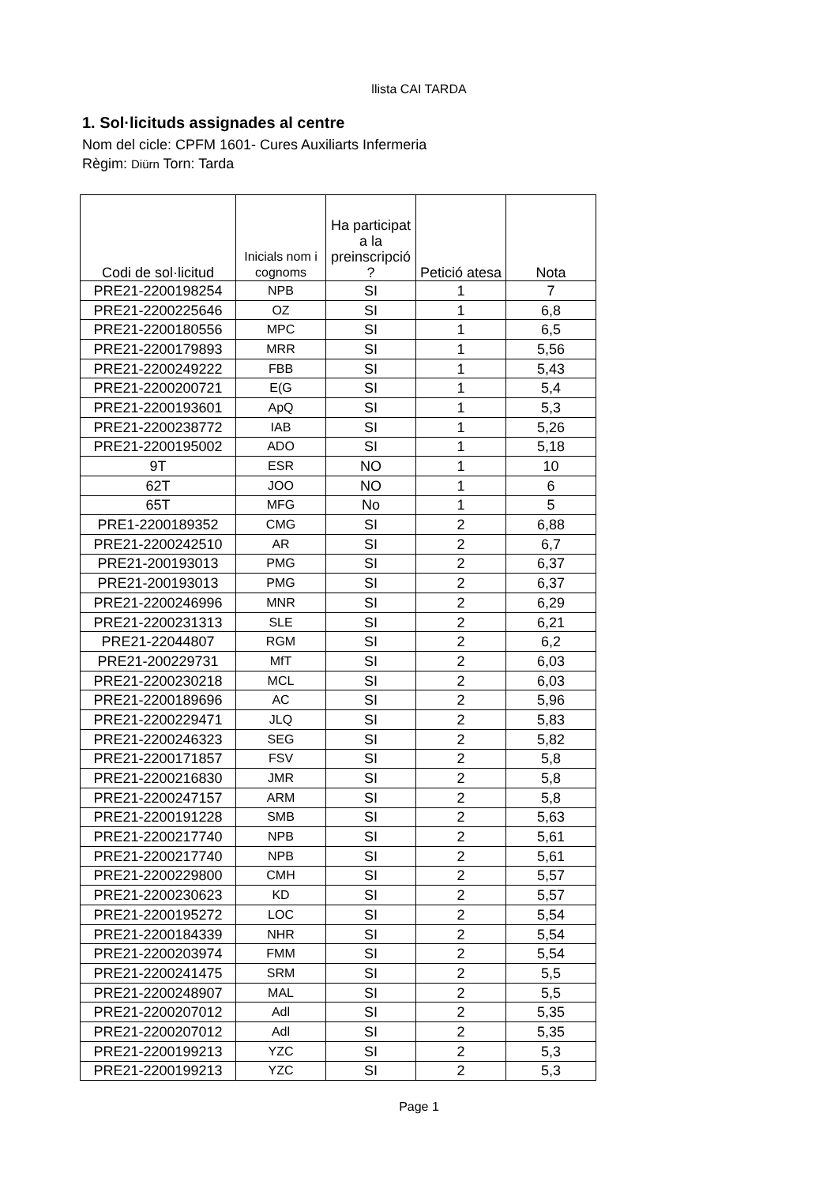llista CAI TARDA
1. Sol·licituds assignades al centre
Nom del cicle: CPFM 1601- Cures Auxiliarts Infermeria
Règim: Diürn Torn: Tarda
| Codi de sol·licitud | Inicials nom i cognoms | Ha participat a la preinscripció ? | Petició atesa | Nota |
| --- | --- | --- | --- | --- |
| PRE21-2200198254 | NPB | SI | 1 | 7 |
| PRE21-2200225646 | OZ | SI | 1 | 6,8 |
| PRE21-2200180556 | MPC | SI | 1 | 6,5 |
| PRE21-2200179893 | MRR | SI | 1 | 5,56 |
| PRE21-2200249222 | FBB | SI | 1 | 5,43 |
| PRE21-2200200721 | E(G | SI | 1 | 5,4 |
| PRE21-2200193601 | ApQ | SI | 1 | 5,3 |
| PRE21-2200238772 | IAB | SI | 1 | 5,26 |
| PRE21-2200195002 | ADO | SI | 1 | 5,18 |
| 9T | ESR | NO | 1 | 10 |
| 62T | JOO | NO | 1 | 6 |
| 65T | MFG | No | 1 | 5 |
| PRE1-2200189352 | CMG | SI | 2 | 6,88 |
| PRE21-2200242510 | AR | SI | 2 | 6,7 |
| PRE21-200193013 | PMG | SI | 2 | 6,37 |
| PRE21-200193013 | PMG | SI | 2 | 6,37 |
| PRE21-2200246996 | MNR | SI | 2 | 6,29 |
| PRE21-2200231313 | SLE | SI | 2 | 6,21 |
| PRE21-22044807 | RGM | SI | 2 | 6,2 |
| PRE21-200229731 | MfT | SI | 2 | 6,03 |
| PRE21-2200230218 | MCL | SI | 2 | 6,03 |
| PRE21-2200189696 | AC | SI | 2 | 5,96 |
| PRE21-2200229471 | JLQ | SI | 2 | 5,83 |
| PRE21-2200246323 | SEG | SI | 2 | 5,82 |
| PRE21-2200171857 | FSV | SI | 2 | 5,8 |
| PRE21-2200216830 | JMR | SI | 2 | 5,8 |
| PRE21-2200247157 | ARM | SI | 2 | 5,8 |
| PRE21-2200191228 | SMB | SI | 2 | 5,63 |
| PRE21-2200217740 | NPB | SI | 2 | 5,61 |
| PRE21-2200217740 | NPB | SI | 2 | 5,61 |
| PRE21-2200229800 | CMH | SI | 2 | 5,57 |
| PRE21-2200230623 | KD | SI | 2 | 5,57 |
| PRE21-2200195272 | LOC | SI | 2 | 5,54 |
| PRE21-2200184339 | NHR | SI | 2 | 5,54 |
| PRE21-2200203974 | FMM | SI | 2 | 5,54 |
| PRE21-2200241475 | SRM | SI | 2 | 5,5 |
| PRE21-2200248907 | MAL | SI | 2 | 5,5 |
| PRE21-2200207012 | Adl | SI | 2 | 5,35 |
| PRE21-2200207012 | Adl | SI | 2 | 5,35 |
| PRE21-2200199213 | YZC | SI | 2 | 5,3 |
| PRE21-2200199213 | YZC | SI | 2 | 5,3 |
Page 1